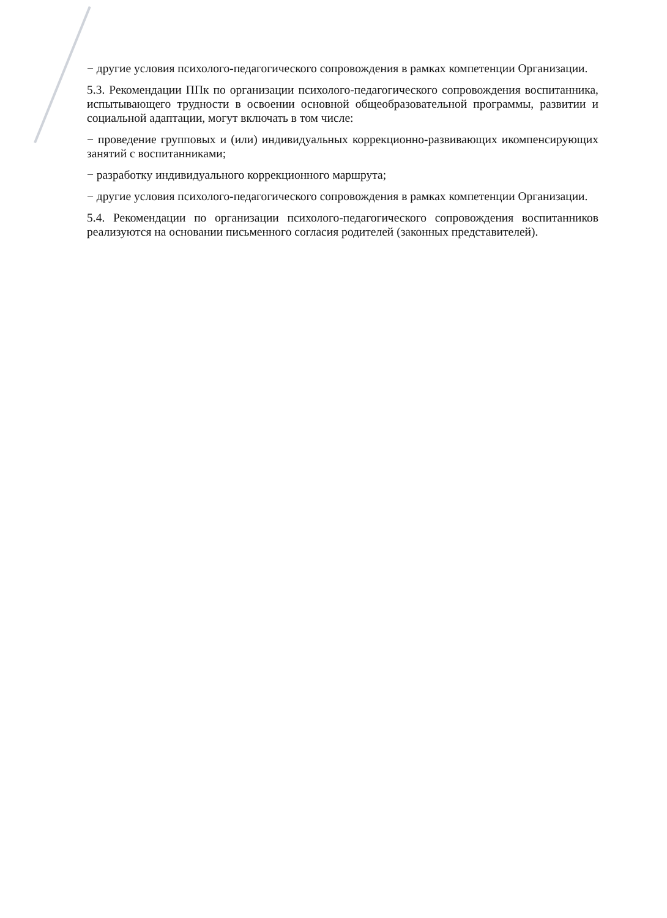− другие условия психолого-педагогического сопровождения в рамках компетенции Организации.
5.3. Рекомендации ППк по организации психолого-педагогического сопровождения воспитанника, испытывающего трудности в освоении основной общеобразовательной программы, развитии и социальной адаптации, могут включать в том числе:
− проведение групповых и (или) индивидуальных коррекционно-развивающих икомпенсирующих занятий с воспитанниками;
− разработку индивидуального коррекционного маршрута;
− другие условия психолого-педагогического сопровождения в рамках компетенции Организации.
5.4. Рекомендации по организации психолого-педагогического сопровождения воспитанников реализуются на основании письменного согласия родителей (законных представителей).